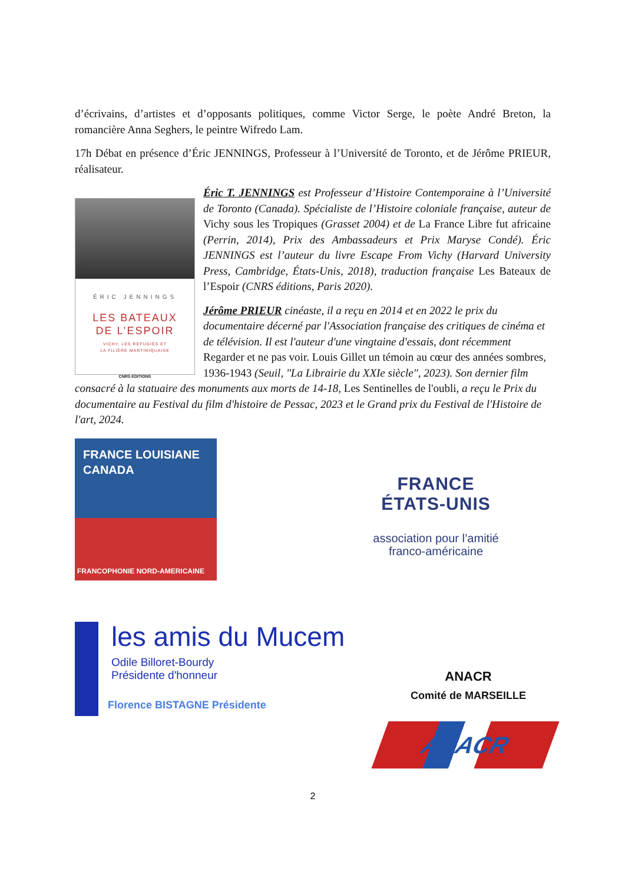d’écrivains, d’artistes et d’opposants politiques, comme Victor Serge, le poète André Breton, la romancière Anna Seghers, le peintre Wifredo Lam.
17h Débat en présence d’Éric JENNINGS, Professeur à l’Université de Toronto, et de Jérôme PRIEUR, réalisateur.
ÉRIC JENNINGS
LES BATEAUX
DE L’ESPOIR
VICHY, LES RÉFUGIÉS ET
LA FILIÈRE MARTINIQUAISE
CNRS EDITIONS
Éric T. JENNINGS est Professeur d’Histoire Contemporaine à l’Université de Toronto (Canada). Spécialiste de l’Histoire coloniale française, auteur de Vichy sous les Tropiques (Grasset 2004) et de La France Libre fut africaine (Perrin, 2014), Prix des Ambassadeurs et Prix Maryse Condé). Éric JENNINGS est l’auteur du livre Escape From Vichy (Harvard University Press, Cambridge, États-Unis, 2018), traduction française Les Bateaux de l’Espoir (CNRS éditions, Paris 2020).
Jérôme PRIEUR cinéaste, il a reçu en 2014 et en 2022 le prix du documentaire décerné par l'Association française des critiques de cinéma et de télévision. Il est l'auteur d'une vingtaine d'essais, dont récemment Regarder et ne pas voir. Louis Gillet un témoin au cœur des années sombres, 1936-1943 (Seuil, "La Librairie du XXIe siècle", 2023). Son dernier film consacré à la statuaire des monuments aux morts de 14-18, Les Sentinelles de l'oubli, a reçu le Prix du documentaire au Festival du film d'histoire de Pessac, 2023 et le Grand prix du Festival de l'Histoire de l'art, 2024.
FRANCE LOUISIANE CANADA
FRANCOPHONIE NORD-AMERICAINE
FRANCE
ÉTATS-UNIS
association pour l’amitié
franco-américaine
les amis du Mucem
Odile Billoret-Bourdy
Présidente d'honneur
Florence BISTAGNE Présidente
ANACR
Comité de MARSEILLE
ANACR
2